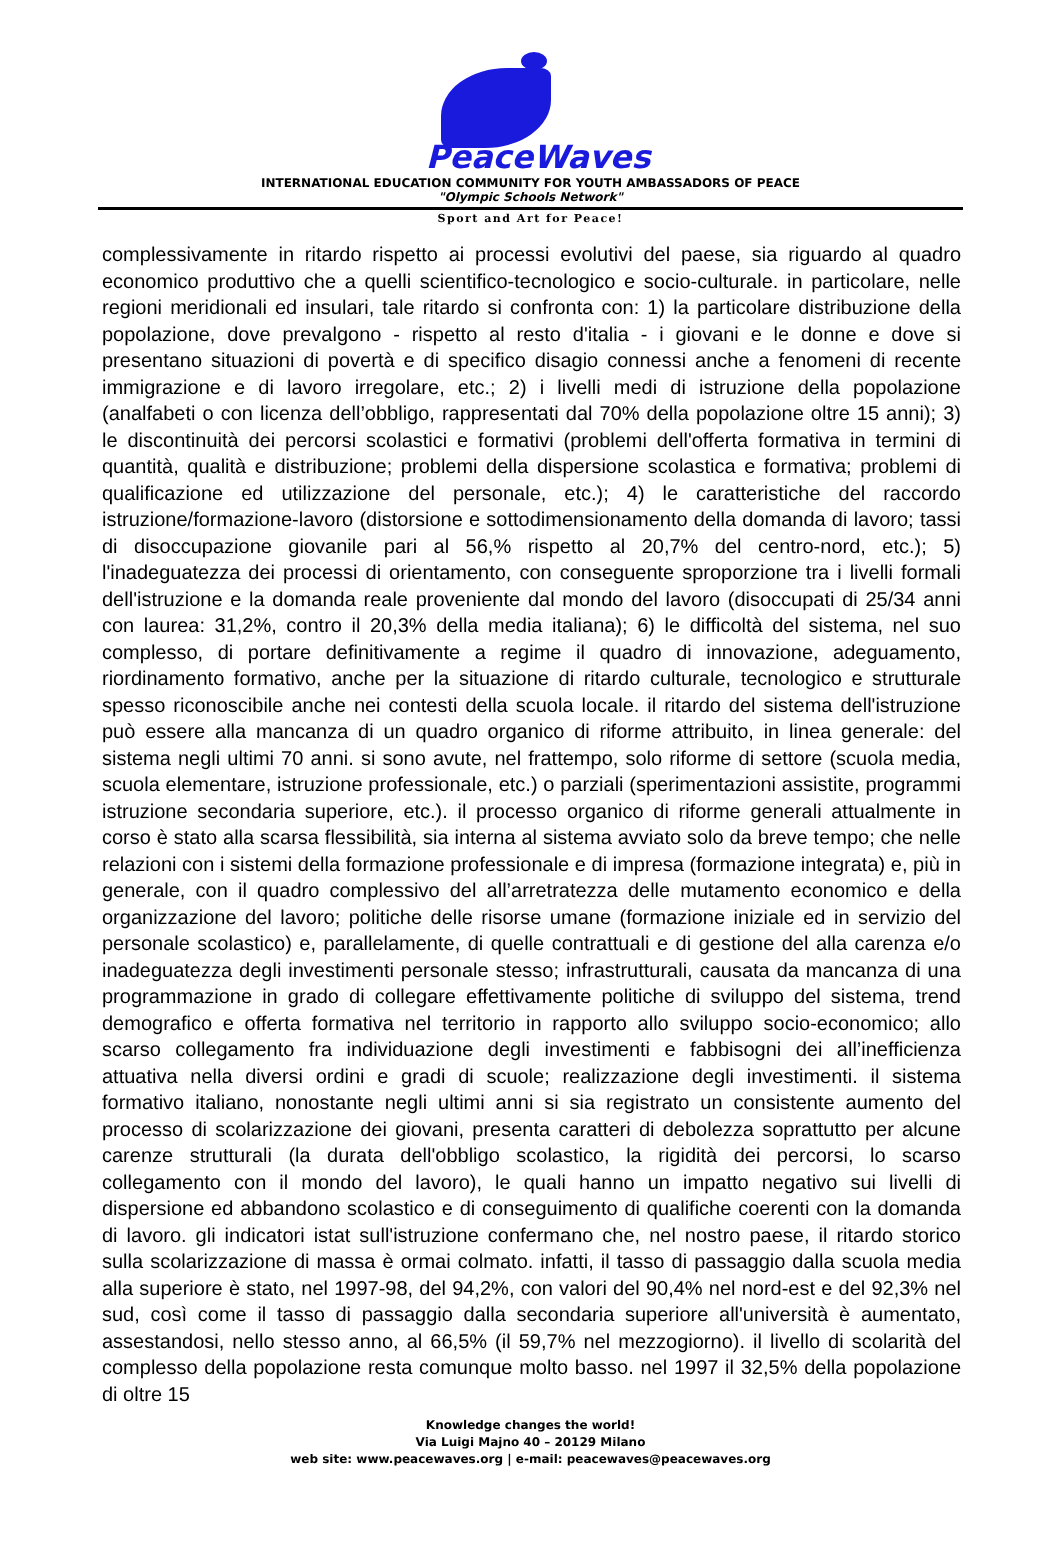PeaceWaves
INTERNATIONAL EDUCATION COMMUNITY FOR YOUTH AMBASSADORS OF PEACE
"Olympic Schools Network"
Sport and Art for Peace!
complessivamente in ritardo rispetto ai processi evolutivi del paese, sia riguardo al quadro economico produttivo che a quelli scientifico-tecnologico e socio-culturale. in particolare, nelle regioni meridionali ed insulari, tale ritardo si confronta con: 1) la particolare distribuzione della popolazione, dove prevalgono - rispetto al resto d'italia - i giovani e le donne e dove si presentano situazioni di povertà e di specifico disagio connessi anche a fenomeni di recente immigrazione e di lavoro irregolare, etc.; 2) i livelli medi di istruzione della popolazione (analfabeti o con licenza dell’obbligo, rappresentati dal 70% della popolazione oltre 15 anni); 3) le discontinuità dei percorsi scolastici e formativi (problemi dell'offerta formativa in termini di quantità, qualità e distribuzione; problemi della dispersione scolastica e formativa; problemi di qualificazione ed utilizzazione del personale, etc.); 4) le caratteristiche del raccordo istruzione/formazione-lavoro (distorsione e sottodimensionamento della domanda di lavoro; tassi di disoccupazione giovanile pari al 56,% rispetto al 20,7% del centro-nord, etc.); 5) l'inadeguatezza dei processi di orientamento, con conseguente sproporzione tra i livelli formali dell'istruzione e la domanda reale proveniente dal mondo del lavoro (disoccupati di 25/34 anni con laurea: 31,2%, contro il 20,3% della media italiana); 6) le difficoltà del sistema, nel suo complesso, di portare definitivamente a regime il quadro di innovazione, adeguamento, riordinamento formativo, anche per la situazione di ritardo culturale, tecnologico e strutturale spesso riconoscibile anche nei contesti della scuola locale. il ritardo del sistema dell'istruzione può essere alla mancanza di un quadro organico di riforme attribuito, in linea generale: del sistema negli ultimi 70 anni. si sono avute, nel frattempo, solo riforme di settore (scuola media, scuola elementare, istruzione professionale, etc.) o parziali (sperimentazioni assistite, programmi istruzione secondaria superiore, etc.). il processo organico di riforme generali attualmente in corso è stato alla scarsa flessibilità, sia interna al sistema avviato solo da breve tempo; che nelle relazioni con i sistemi della formazione professionale e di impresa (formazione integrata) e, più in generale, con il quadro complessivo del all’arretratezza delle mutamento economico e della organizzazione del lavoro; politiche delle risorse umane (formazione iniziale ed in servizio del personale scolastico) e, parallelamente, di quelle contrattuali e di gestione del alla carenza e/o inadeguatezza degli investimenti personale stesso; infrastrutturali, causata da mancanza di una programmazione in grado di collegare effettivamente politiche di sviluppo del sistema, trend demografico e offerta formativa nel territorio in rapporto allo sviluppo socio-economico; allo scarso collegamento fra individuazione degli investimenti e fabbisogni dei all’inefficienza attuativa nella diversi ordini e gradi di scuole; realizzazione degli investimenti. il sistema formativo italiano, nonostante negli ultimi anni si sia registrato un consistente aumento del processo di scolarizzazione dei giovani, presenta caratteri di debolezza soprattutto per alcune carenze strutturali (la durata dell'obbligo scolastico, la rigidità dei percorsi, lo scarso collegamento con il mondo del lavoro), le quali hanno un impatto negativo sui livelli di dispersione ed abbandono scolastico e di conseguimento di qualifiche coerenti con la domanda di lavoro. gli indicatori istat sull'istruzione confermano che, nel nostro paese, il ritardo storico sulla scolarizzazione di massa è ormai colmato. infatti, il tasso di passaggio dalla scuola media alla superiore è stato, nel 1997-98, del 94,2%, con valori del 90,4% nel nord-est e del 92,3% nel sud, così come il tasso di passaggio dalla secondaria superiore all'università è aumentato, assestandosi, nello stesso anno, al 66,5% (il 59,7% nel mezzogiorno). il livello di scolarità del complesso della popolazione resta comunque molto basso. nel 1997 il 32,5% della popolazione di oltre 15
Knowledge changes the world!
Via Luigi Majno 40 – 20129 Milano
web site: www.peacewaves.org | e-mail: peacewaves@peacewaves.org